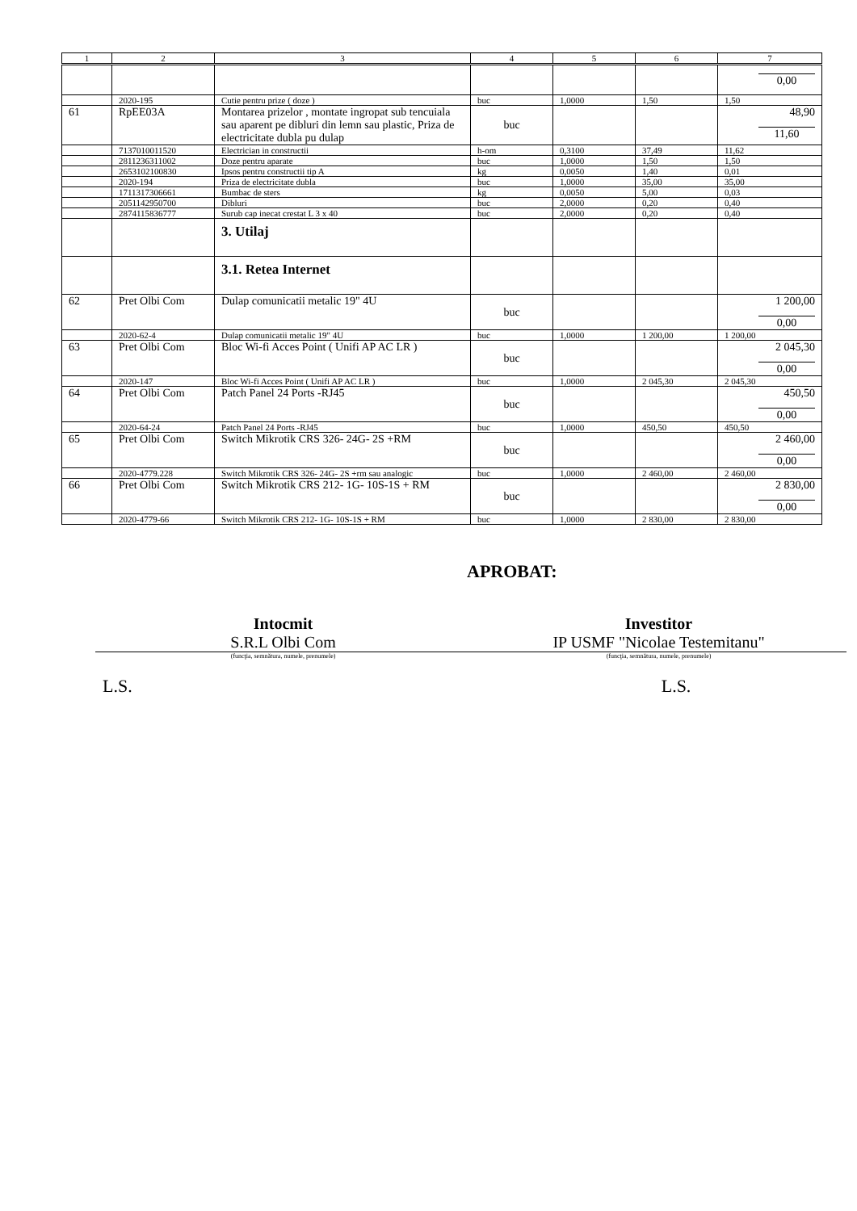| 1 | 2 | 3 | 4 | 5 | 6 | 7 |
| --- | --- | --- | --- | --- | --- | --- |
| | | | | | | 0,00 |
| | 2020-195 | Cutie pentru prize ( doze ) | buc | 1,0000 | 1,50 | 1,50 |
| 61 | RpEE03A | Montarea prizelor , montate ingropat sub tencuiala sau aparent pe dibluri din lemn sau plastic, Priza de electricitate dubla pu dulap | buc | | | 48,90 11,60 |
| | 7137010011520 | Electrician in constructii | h-om | 0,3100 | 37,49 | 11,62 |
| | 2811236311002 | Doze pentru aparate | buc | 1,0000 | 1,50 | 1,50 |
| | 2653102100830 | Ipsos pentru constructii tip A | kg | 0,0050 | 1,40 | 0,01 |
| | 2020-194 | Priza de electricitate dubla | buc | 1,0000 | 35,00 | 35,00 |
| | 1711317306661 | Bumbac de sters | kg | 0,0050 | 5,00 | 0,03 |
| | 2051142950700 | Dibluri | buc | 2,0000 | 0,20 | 0,40 |
| | 2874115836777 | Surub cap inecat crestat L 3 x 40 | buc | 2,0000 | 0,20 | 0,40 |
| | | 3. Utilaj | | | | |
| | | 3.1. Retea Internet | | | | |
| 62 | Pret Olbi Com | Dulap comunicatii metalic 19" 4U | buc | | | 1 200,00 0,00 |
| | 2020-62-4 | Dulap comunicatii metalic 19" 4U | buc | 1,0000 | 1 200,00 | 1 200,00 |
| 63 | Pret Olbi Com | Bloc Wi-fi Acces Point ( Unifi AP AC LR ) | buc | | | 2 045,30 0,00 |
| | 2020-147 | Bloc Wi-fi Acces Point ( Unifi AP AC LR ) | buc | 1,0000 | 2 045,30 | 2 045,30 |
| 64 | Pret Olbi Com | Patch Panel 24 Ports -RJ45 | buc | | | 450,50 0,00 |
| | 2020-64-24 | Patch Panel 24 Ports -RJ45 | buc | 1,0000 | 450,50 | 450,50 |
| 65 | Pret Olbi Com | Switch Mikrotik CRS 326- 24G- 2S +RM | buc | | | 2 460,00 0,00 |
| | 2020-4779.228 | Switch Mikrotik CRS 326- 24G- 2S +rm sau analogic | buc | 1,0000 | 2 460,00 | 2 460,00 |
| 66 | Pret Olbi Com | Switch Mikrotik CRS 212- 1G- 10S-1S + RM | buc | | | 2 830,00 0,00 |
| | 2020-4779-66 | Switch Mikrotik CRS 212- 1G- 10S-1S + RM | buc | 1,0000 | 2 830,00 | 2 830,00 |
APROBAT:
Intocmit
S.R.L Olbi Com
Investitor
IP USMF "Nicolae Testemitanu"
(funcţia, semnătura, numele, prenumele)
(funcţia, semnătura, numele, prenumele)
L.S. L.S.